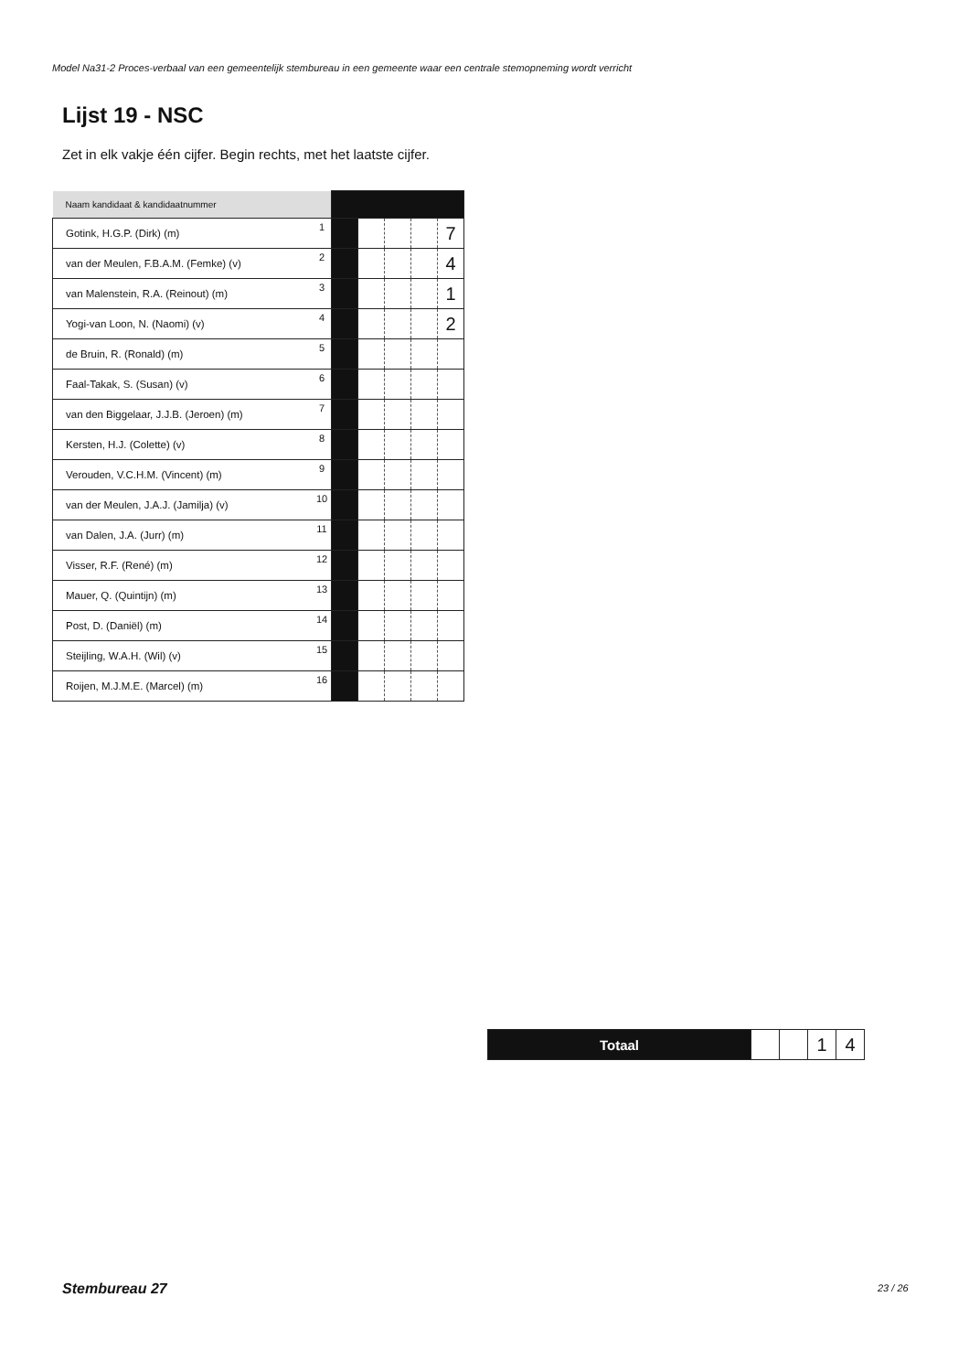Model Na31-2 Proces-verbaal van een gemeentelijk stembureau in een gemeente waar een centrale stemopneming wordt verricht
Lijst 19 - NSC
Zet in elk vakje één cijfer. Begin rechts, met het laatste cijfer.
| Naam kandidaat & kandidaatnummer | | | | | | |
| Gotink, H.G.P. (Dirk) (m) | 1 | | | | | 7 |
| van der Meulen, F.B.A.M. (Femke) (v) | 2 | | | | | 4 |
| van Malenstein, R.A. (Reinout) (m) | 3 | | | | | 1 |
| Yogi-van Loon, N. (Naomi) (v) | 4 | | | | | 2 |
| de Bruin, R. (Ronald) (m) | 5 | | | | | |
| Faal-Takak, S. (Susan) (v) | 6 | | | | | |
| van den Biggelaar, J.J.B. (Jeroen) (m) | 7 | | | | | |
| Kersten, H.J. (Colette) (v) | 8 | | | | | |
| Verouden, V.C.H.M. (Vincent) (m) | 9 | | | | | |
| van der Meulen, J.A.J. (Jamilja) (v) | 10 | | | | | |
| van Dalen, J.A. (Jurr) (m) | 11 | | | | | |
| Visser, R.F. (René) (m) | 12 | | | | | |
| Mauer, Q. (Quintijn) (m) | 13 | | | | | |
| Post, D. (Daniël) (m) | 14 | | | | | |
| Steijling, W.A.H. (Wil) (v) | 15 | | | | | |
| Roijen, M.J.M.E. (Marcel) (m) | 16 | | | | | |
| Totaal | | | 1 | 4 |
Stembureau 27 23 / 26